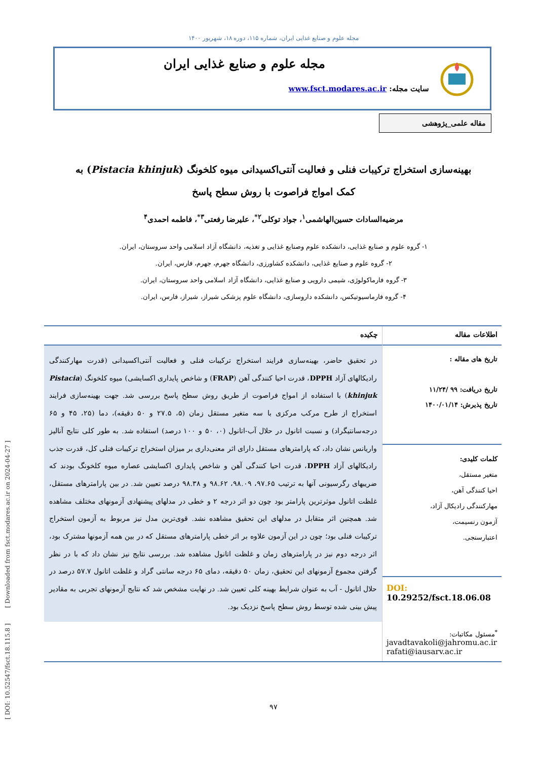[ DOI: 10.52547/fsct.18.115.8 ] [ Downloaded from fsct.modares.ac.ir on 2024-04-27 ]
مجله علوم و صنایع غذایی ایران، شماره ۱۱۵، دوره ۱۸، شهریور ۱۴۰۰
مجله علوم و صنایع غذایی ایران
سایت مجله: www.fsct.modares.ac.ir
مقاله علمی_پژوهشی
بهینه‌سازی استخراج ترکیبات فنلی و فعالیت آنتی‌اکسیدانی میوه کلخونگ (Pistacia khinjuk) به
کمک امواج فراصوت با روش سطح پاسخ
مرضیه‌السادات حسین‌الهاشمی<sup>۱</sup>، جواد توکلی<sup>۲*</sup>، علیرضا رفعتی<sup>۳*</sup>، فاطمه احمدی<sup>۴</sup>
۱- گروه علوم و صنایع غذایی، دانشکده علوم وصنایع غذایی و تغذیه، دانشگاه آزاد اسلامی واحد سروستان، ایران.
۲- گروه علوم و صنایع غذایی، دانشکده کشاورزی، دانشگاه جهرم، جهرم، فارس، ایران.
۳- گروه فارماکولوژی، شیمی دارویی و صنایع غذایی، دانشگاه آزاد اسلامی واحد سروستان، ایران.
۴- گروه فارماسیوتیکس، دانشکده داروسازی، دانشگاه علوم پزشکی شیراز، شیراز، فارس، ایران.
اطلاعات مقاله
تاریخ های مقاله :
تاریخ دریافت: ۹۹ /۱۱/۲۴
تاریخ پذیرش: ۱۴۰۰/۰۱/۱۴
کلمات کلیدی:
متغیر مستقل،
احیا کنندگی آهن،
مهارکنندگی رادیکال آزاد،
آزمون رنسیمت،
اعتبارسنجی.
DOI: 10.29252/fsct.18.06.08
<sup>*</sup> مسئول مکاتبات:
javadtavakoli@jahromu.ac.ir
rafati@iausarv.ac.ir
چکیده
در تحقیق حاضر، بهینه‌سازی فرایند استخراج ترکیبات فنلی و فعالیت آنتی‌اکسیدانی (قدرت مهارکنندگی رادیکالهای آزاد DPPH، قدرت احیا کنندگی آهن (FRAP) و شاخص پایداری اکسایشی) میوه کلخونگ (Pistacia khinjuk) با استفاده از امواج فراصوت از طریق روش سطح پاسخ بررسی شد. جهت بهینه‌سازی فرایند استخراج از طرح مرکب مرکزی با سه متغیر مستقل زمان (۵، ۲۷.۵ و ۵۰ دقیقه)، دما (۲۵، ۴۵ و ۶۵ درجه‌سانتیگراد) و نسبت اتانول در حلال آب-اتانول (۰، ۵۰ و ۱۰۰ درصد) استفاده شد. به طور کلی نتایج آنالیز واریانس نشان داد، که پارامترهای مستقل دارای اثر معنی‌داری بر میزان استخراج ترکیبات فنلی کل، قدرت جذب رادیکالهای آزاد DPPH، قدرت احیا کنندگی آهن و شاخص پایداری اکسایشی عصاره میوه کلخونگ بودند که ضریبهای رگرسیونی آنها به ترتیب ۹۷.۶۵، ۹۸.۰۹، ۹۸.۶۲ و ۹۸.۳۸ درصد تعیین شد. در بین پارامترهای مستقل، غلظت اتانول موثرترین پارامتر بود چون دو اثر درجه ۲ و خطی در مدلهای پیشنهادی آزمونهای مختلف مشاهده شد. همچنین اثر متقابل در مدلهای این تحقیق مشاهده نشد. قوی‌ترین مدل نیز مربوط به آزمون استخراج ترکیبات فنلی بود؛ چون در این آزمون علاوه بر اثر خطی پارامترهای مستقل که در بین همه آزمونها مشترک بود، اثر درجه دوم نیز در پارامترهای زمان و غلظت اتانول مشاهده شد. بررسی نتایج نیز نشان داد که با در نظر گرفتن مجموع آزمونهای این تحقیق، زمان ۵۰ دقیقه، دمای ۶۵ درجه سانتی گراد و غلظت اتانول ۵۷.۷ درصد در حلال اتانول - آب به عنوان شرایط بهینه کلی تعیین شد. در نهایت مشخص شد که نتایج آزمونهای تجربی به مقادیر پیش بینی شده توسط روش سطح پاسخ نزدیک بود.
۹۷